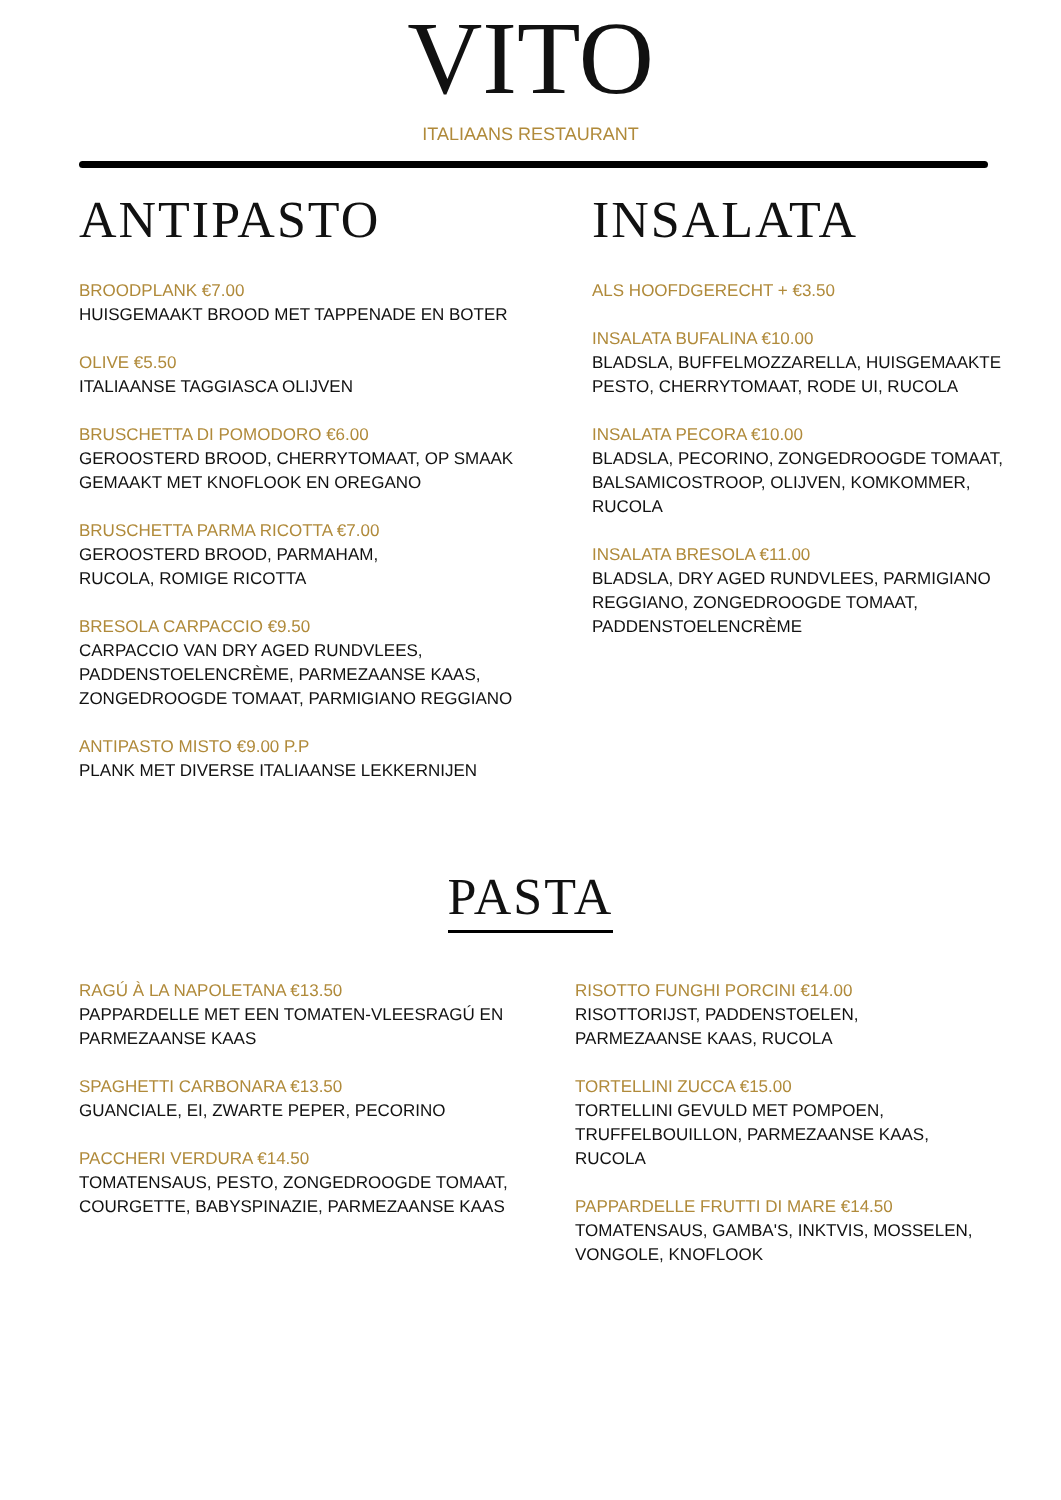VITO
ITALIAANS RESTAURANT
ANTIPASTO
BROODPLANK €7.00
HUISGEMAAKT BROOD MET TAPPENADE EN BOTER
OLIVE €5.50
ITALIAANSE TAGGIASCA OLIJVEN
BRUSCHETTA DI POMODORO €6.00
GEROOSTERD BROOD, CHERRYTOMAAT, OP SMAAK
GEMAAKT MET KNOFLOOK EN OREGANO
BRUSCHETTA PARMA RICOTTA €7.00
GEROOSTERD BROOD, PARMAHAM,
RUCOLA, ROMIGE RICOTTA
BRESOLA CARPACCIO €9.50
CARPACCIO VAN DRY AGED RUNDVLEES,
PADDENSTOELENCRÈME, PARMEZAANSE KAAS,
ZONGEDROOGDE TOMAAT, PARMIGIANO REGGIANO
ANTIPASTO MISTO €9.00 P.P
PLANK MET DIVERSE ITALIAANSE LEKKERNIJEN
INSALATA
ALS HOOFDGERECHT + €3.50
INSALATA BUFALINA €10.00
BLADSLA, BUFFELMOZZARELLA, HUISGEMAAKTE
PESTO, CHERRYTOMAAT, RODE UI, RUCOLA
INSALATA PECORA €10.00
BLADSLA, PECORINO, ZONGEDROOGDE TOMAAT,
BALSAMICOSTROOP, OLIJVEN, KOMKOMMER,
RUCOLA
INSALATA BRESOLA €11.00
BLADSLA, DRY AGED RUNDVLEES, PARMIGIANO
REGGIANO, ZONGEDROOGDE TOMAAT,
PADDENSTOELENCRÈME
PASTA
RAGÚ À LA NAPOLETANA €13.50
PAPPARDELLE MET EEN TOMATEN-VLEESRAGÚ EN
PARMEZAANSE KAAS
SPAGHETTI CARBONARA €13.50
GUANCIALE, EI, ZWARTE PEPER, PECORINO
PACCHERI VERDURA €14.50
TOMATENSAUS, PESTO, ZONGEDROOGDE TOMAAT,
COURGETTE, BABYSPINAZIE, PARMEZAANSE KAAS
RISOTTO FUNGHI PORCINI €14.00
RISOTTORIJST, PADDENSTOELEN,
PARMEZAANSE KAAS, RUCOLA
TORTELLINI ZUCCA €15.00
TORTELLINI GEVULD MET POMPOEN,
TRUFFELBOUILLON, PARMEZAANSE KAAS,
RUCOLA
PAPPARDELLE FRUTTI DI MARE €14.50
TOMATENSAUS, GAMBA'S, INKTVIS, MOSSELEN,
VONGOLE, KNOFLOOK